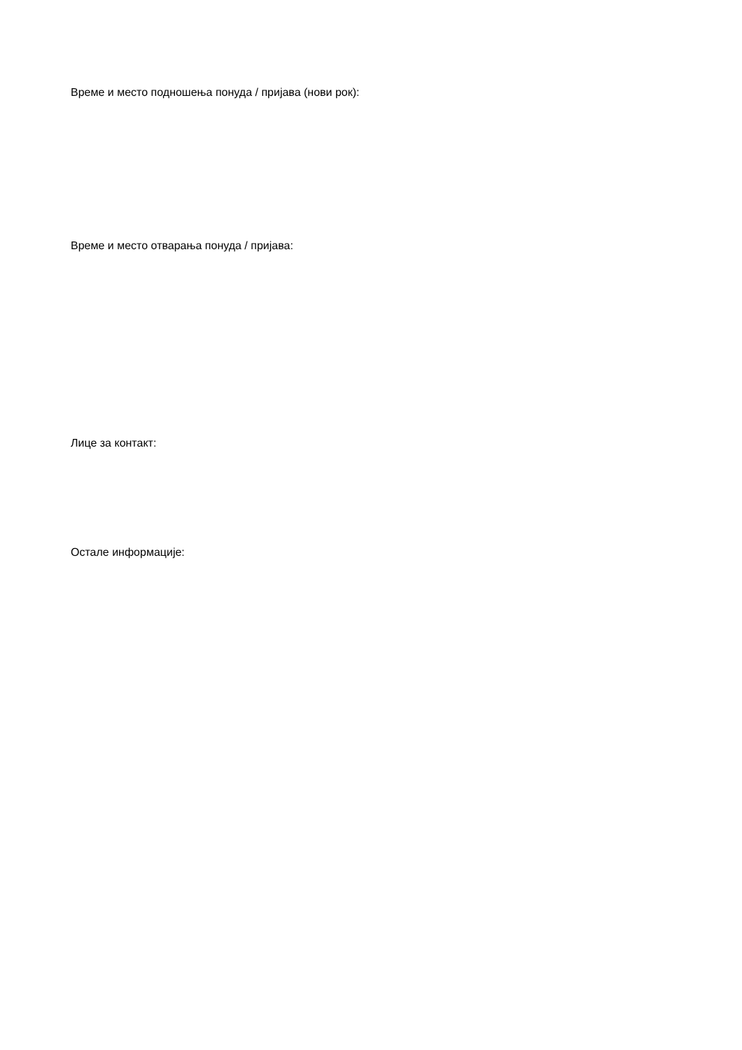Време и место подношења понуда / пријава (нови рок):
Време и место отварања понуда / пријава:
Лице за контакт:
Остале информације: